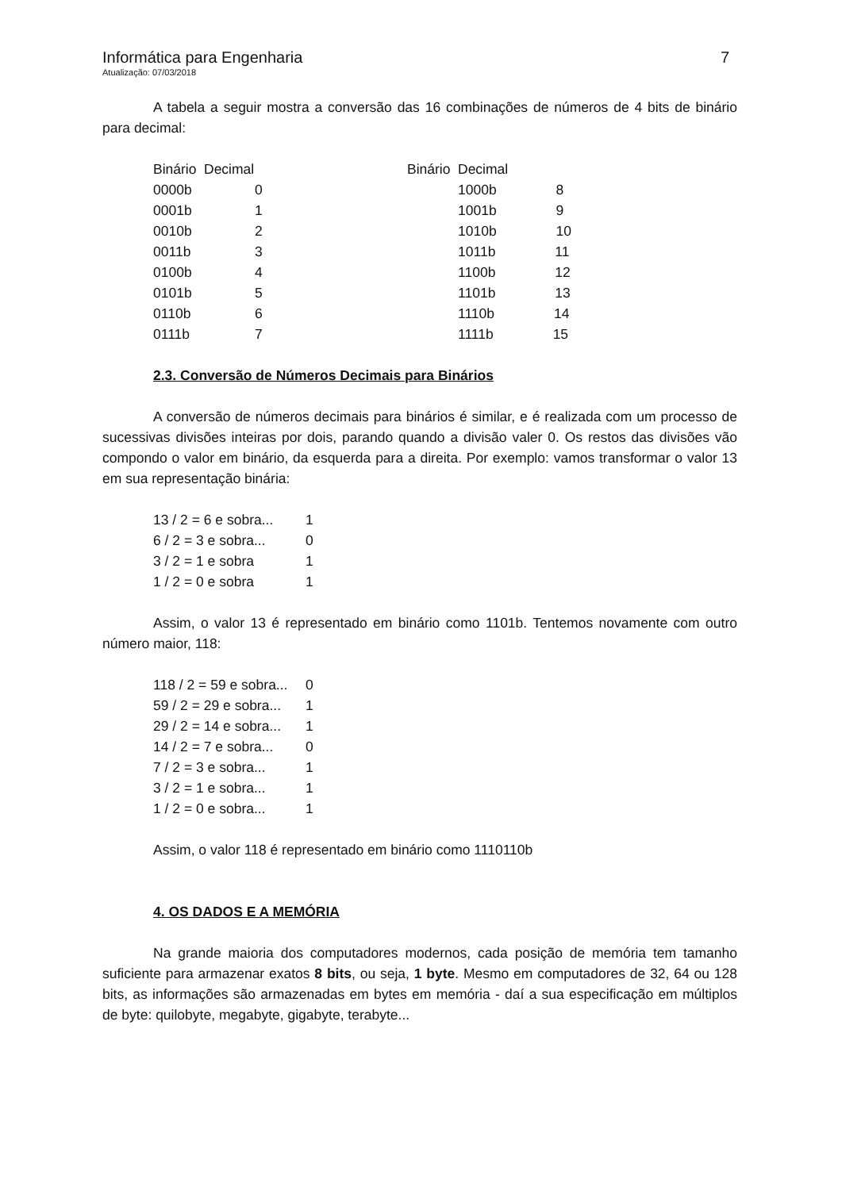Informática para Engenharia 7
Atualização: 07/03/2018
A tabela a seguir mostra a conversão das 16 combinações de números de 4 bits de binário para decimal:
| Binário | Decimal | Binário | Decimal |
| 0000b | 0 | | 1000b 8 |
| 0001b | 1 | | 1001b 9 |
| 0010b | 2 | | 1010b 10 |
| 0011b | 3 | | 1011b 11 |
| 0100b | 4 | | 1100b 12 |
| 0101b | 5 | | 1101b 13 |
| 0110b | 6 | | 1110b 14 |
| 0111b | 7 | | 1111b 15 |
2.3. Conversão de Números Decimais para Binários
A conversão de números decimais para binários é similar, e é realizada com um processo de sucessivas divisões inteiras por dois, parando quando a divisão valer 0. Os restos das divisões vão compondo o valor em binário, da esquerda para a direita. Por exemplo: vamos transformar o valor 13 em sua representação binária:
| 13 / 2 = 6 e sobra... | 1 |
| 6 / 2 = 3 e sobra... | 0 |
| 3 / 2 = 1 e sobra | 1 |
| 1 / 2 = 0 e sobra | 1 |
Assim, o valor 13 é representado em binário como 1101b. Tentemos novamente com outro número maior, 118:
| 118 / 2 = 59 e sobra... | 0 |
| 59 / 2 = 29 e sobra... | 1 |
| 29 / 2 = 14 e sobra... | 1 |
| 14 / 2 = 7 e sobra... | 0 |
| 7 / 2 = 3 e sobra... | 1 |
| 3 / 2 = 1 e sobra... | 1 |
| 1 / 2 = 0 e sobra... | 1 |
Assim, o valor 118 é representado em binário como 1110110b
4. OS DADOS E A MEMÓRIA
Na grande maioria dos computadores modernos, cada posição de memória tem tamanho suficiente para armazenar exatos 8 bits, ou seja, 1 byte. Mesmo em computadores de 32, 64 ou 128 bits, as informações são armazenadas em bytes em memória - daí a sua especificação em múltiplos de byte: quilobyte, megabyte, gigabyte, terabyte...